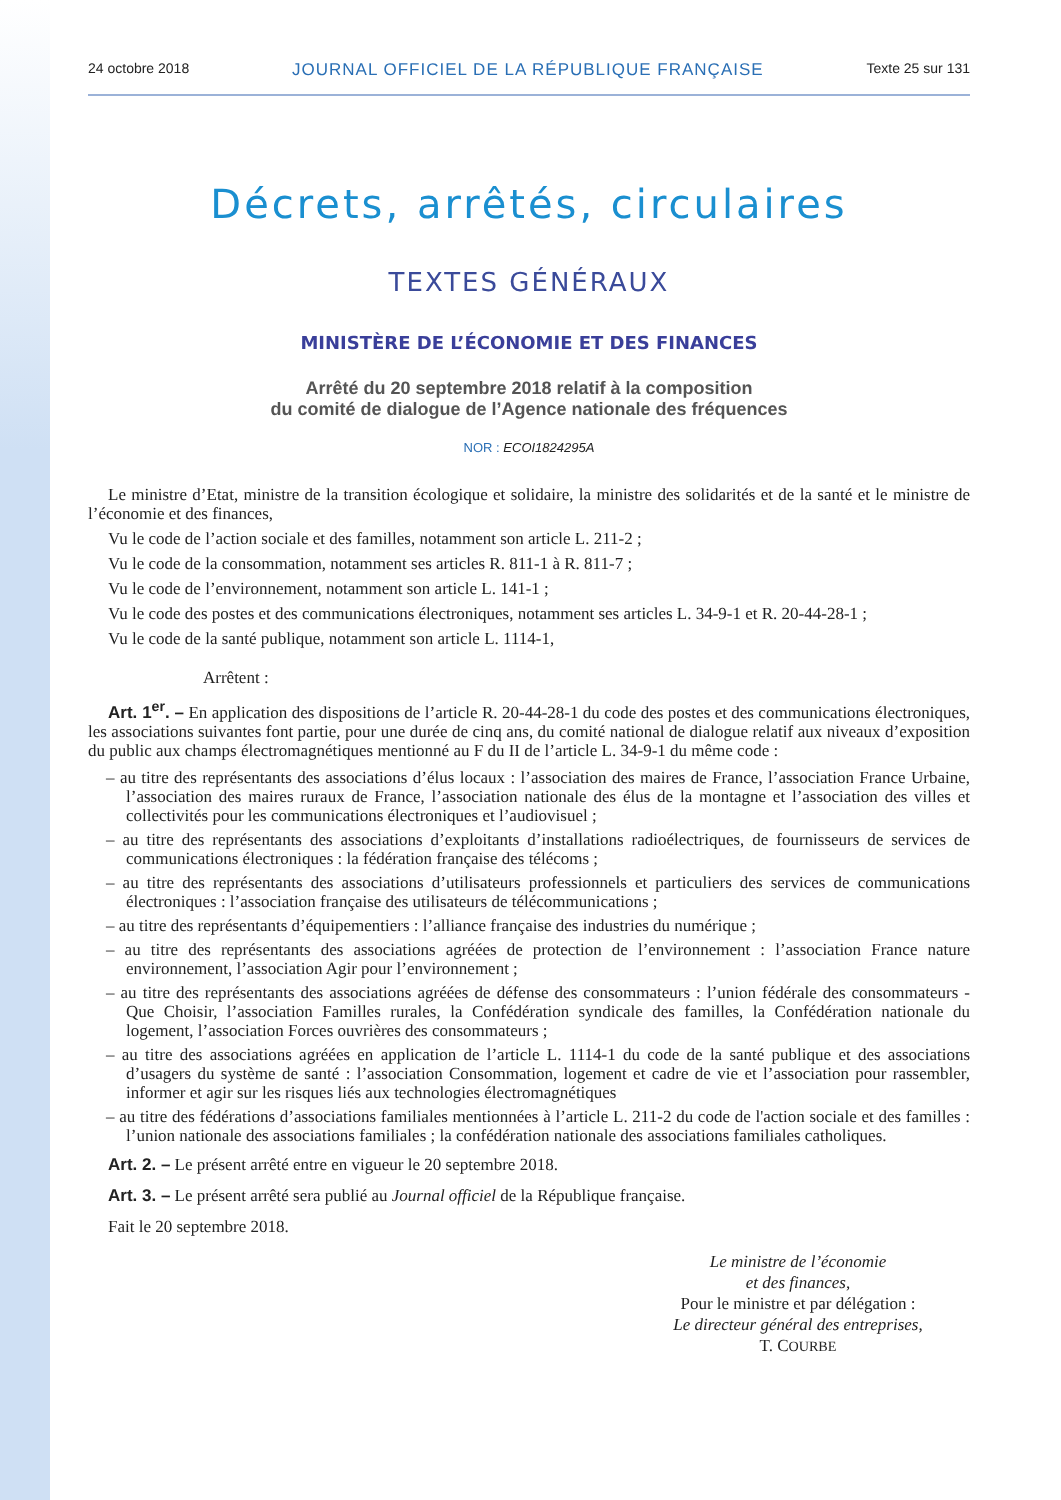24 octobre 2018 JOURNAL OFFICIEL DE LA RÉPUBLIQUE FRANÇAISE Texte 25 sur 131
Décrets, arrêtés, circulaires
TEXTES GÉNÉRAUX
MINISTÈRE DE L’ÉCONOMIE ET DES FINANCES
Arrêté du 20 septembre 2018 relatif à la composition
du comité de dialogue de l’Agence nationale des fréquences
NOR : ECOI1824295A
Le ministre d’Etat, ministre de la transition écologique et solidaire, la ministre des solidarités et de la santé et le ministre de l’économie et des finances,
Vu le code de l’action sociale et des familles, notamment son article L. 211-2 ;
Vu le code de la consommation, notamment ses articles R. 811-1 à R. 811-7 ;
Vu le code de l’environnement, notamment son article L. 141-1 ;
Vu le code des postes et des communications électroniques, notamment ses articles L. 34-9-1 et R. 20-44-28-1 ;
Vu le code de la santé publique, notamment son article L. 1114-1,
Arrêtent :
Art. 1<sup>er</sup>. – En application des dispositions de l’article R. 20-44-28-1 du code des postes et des communications électroniques, les associations suivantes font partie, pour une durée de cinq ans, du comité national de dialogue relatif aux niveaux d’exposition du public aux champs électromagnétiques mentionné au F du II de l’article L. 34-9-1 du même code :
– au titre des représentants des associations d’élus locaux : l’association des maires de France, l’association France Urbaine, l’association des maires ruraux de France, l’association nationale des élus de la montagne et l’association des villes et collectivités pour les communications électroniques et l’audiovisuel ;
– au titre des représentants des associations d’exploitants d’installations radioélectriques, de fournisseurs de services de communications électroniques : la fédération française des télécoms ;
– au titre des représentants des associations d’utilisateurs professionnels et particuliers des services de communications électroniques : l’association française des utilisateurs de télécommunications ;
– au titre des représentants d’équipementiers : l’alliance française des industries du numérique ;
– au titre des représentants des associations agréées de protection de l’environnement : l’association France nature environnement, l’association Agir pour l’environnement ;
– au titre des représentants des associations agréées de défense des consommateurs : l’union fédérale des consommateurs - Que Choisir, l’association Familles rurales, la Confédération syndicale des familles, la Confédération nationale du logement, l’association Forces ouvrières des consommateurs ;
– au titre des associations agréées en application de l’article L. 1114-1 du code de la santé publique et des associations d’usagers du système de santé : l’association Consommation, logement et cadre de vie et l’association pour rassembler, informer et agir sur les risques liés aux technologies électromagnétiques
– au titre des fédérations d’associations familiales mentionnées à l’article L. 211-2 du code de l'action sociale et des familles : l’union nationale des associations familiales ; la confédération nationale des associations familiales catholiques.
Art. 2. – Le présent arrêté entre en vigueur le 20 septembre 2018.
Art. 3. – Le présent arrêté sera publié au Journal officiel de la République française.
Fait le 20 septembre 2018.
Le ministre de l’économie
et des finances,
Pour le ministre et par délégation :
Le directeur général des entreprises,
T. COURBE